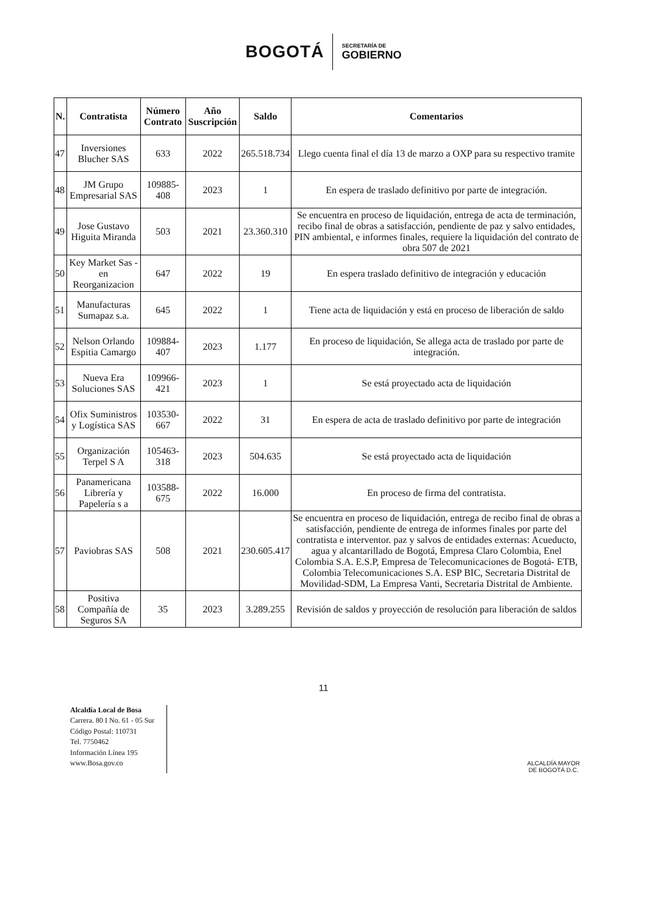BOGOTÁ
SECRETARÍA DE
GOBIERNO
| N. | Contratista | Número Contrato | Año Suscripción | Saldo | Comentarios |
| --- | --- | --- | --- | --- | --- |
| 47 | Inversiones Blucher SAS | 633 | 2022 | 265.518.734 | Llego cuenta final el día 13 de marzo a OXP para su respectivo tramite |
| 48 | JM Grupo Empresarial SAS | 109885-408 | 2023 | 1 | En espera de traslado definitivo por parte de integración. |
| 49 | Jose Gustavo Higuita Miranda | 503 | 2021 | 23.360.310 | Se encuentra en proceso de liquidación, entrega de acta de terminación, recibo final de obras a satisfacción, pendiente de paz y salvo entidades, PIN ambiental, e informes finales, requiere la liquidación del contrato de obra 507 de 2021 |
| 50 | Key Market Sas - en Reorganizacion | 647 | 2022 | 19 | En espera traslado definitivo de integración y educación |
| 51 | Manufacturas Sumapaz s.a. | 645 | 2022 | 1 | Tiene acta de liquidación y está en proceso de liberación de saldo |
| 52 | Nelson Orlando Espitia Camargo | 109884-407 | 2023 | 1.177 | En proceso de liquidación, Se allega acta de traslado por parte de integración. |
| 53 | Nueva Era Soluciones SAS | 109966-421 | 2023 | 1 | Se está proyectado acta de liquidación |
| 54 | Ofix Suministros y Logística SAS | 103530-667 | 2022 | 31 | En espera de acta de traslado definitivo por parte de integración |
| 55 | Organización Terpel S A | 105463-318 | 2023 | 504.635 | Se está proyectado acta de liquidación |
| 56 | Panamericana Librería y Papelería s a | 103588-675 | 2022 | 16.000 | En proceso de firma del contratista. |
| 57 | Paviobras SAS | 508 | 2021 | 230.605.417 | Se encuentra en proceso de liquidación, entrega de recibo final de obras a satisfacción, pendiente de entrega de informes finales por parte del contratista e interventor. paz y salvos de entidades externas: Acueducto, agua y alcantarillado de Bogotá, Empresa Claro Colombia, Enel Colombia S.A. E.S.P, Empresa de Telecomunicaciones de Bogotá- ETB, Colombia Telecomunicaciones S.A. ESP BIC, Secretaria Distrital de Movilidad-SDM, La Empresa Vanti, Secretaria Distrital de Ambiente. |
| 58 | Positiva Compañía de Seguros SA | 35 | 2023 | 3.289.255 | Revisión de saldos y proyección de resolución para liberación de saldos |
11
Alcaldía Local de Bosa
Carrera. 80 I No. 61 - 05 Sur
Código Postal: 110731
Tel. 7750462
Información Línea 195
www.Bosa.gov.co
ALCALDÍA MAYOR
DE BOGOTÁ D.C.